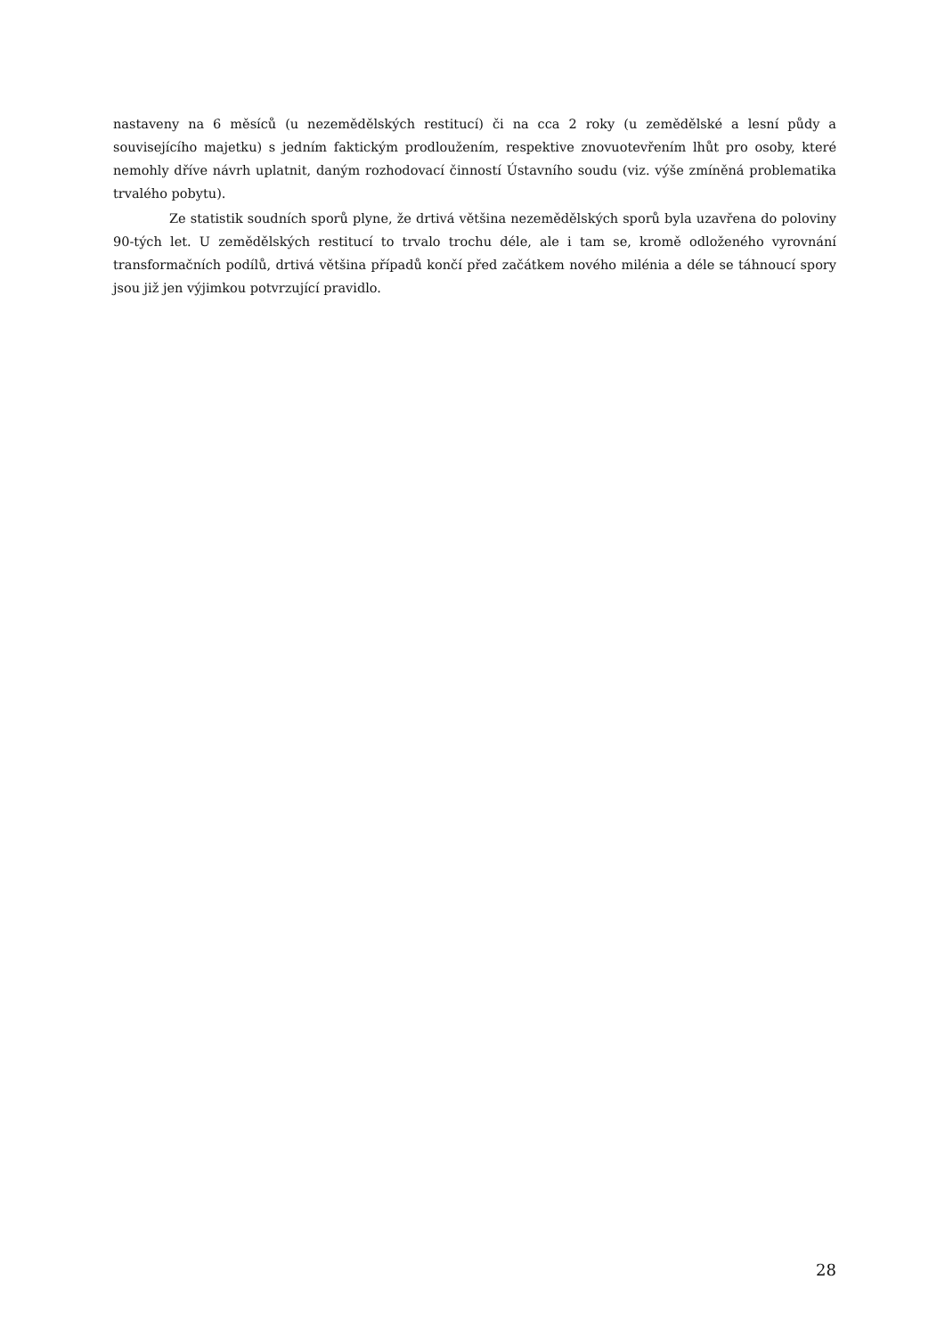nastaveny na 6 měsíců (u nezemědělských restitucí) či na cca 2 roky (u zemědělské a lesní půdy a souvisejícího majetku) s jedním faktickým prodloužením, respektive znovuotevřením lhůt pro osoby, které nemohly dříve návrh uplatnit, daným rozhodovací činností Ústavního soudu (viz. výše zmíněná problematika trvalého pobytu).
Ze statistik soudních sporů plyne, že drtivá většina nezemědělských sporů byla uzavřena do poloviny 90-tých let. U zemědělských restitucí to trvalo trochu déle, ale i tam se, kromě odloženého vyrovnání transformačních podílů, drtivá většina případů končí před začátkem nového milénia a déle se táhnoucí spory jsou již jen výjimkou potvrzující pravidlo.
28